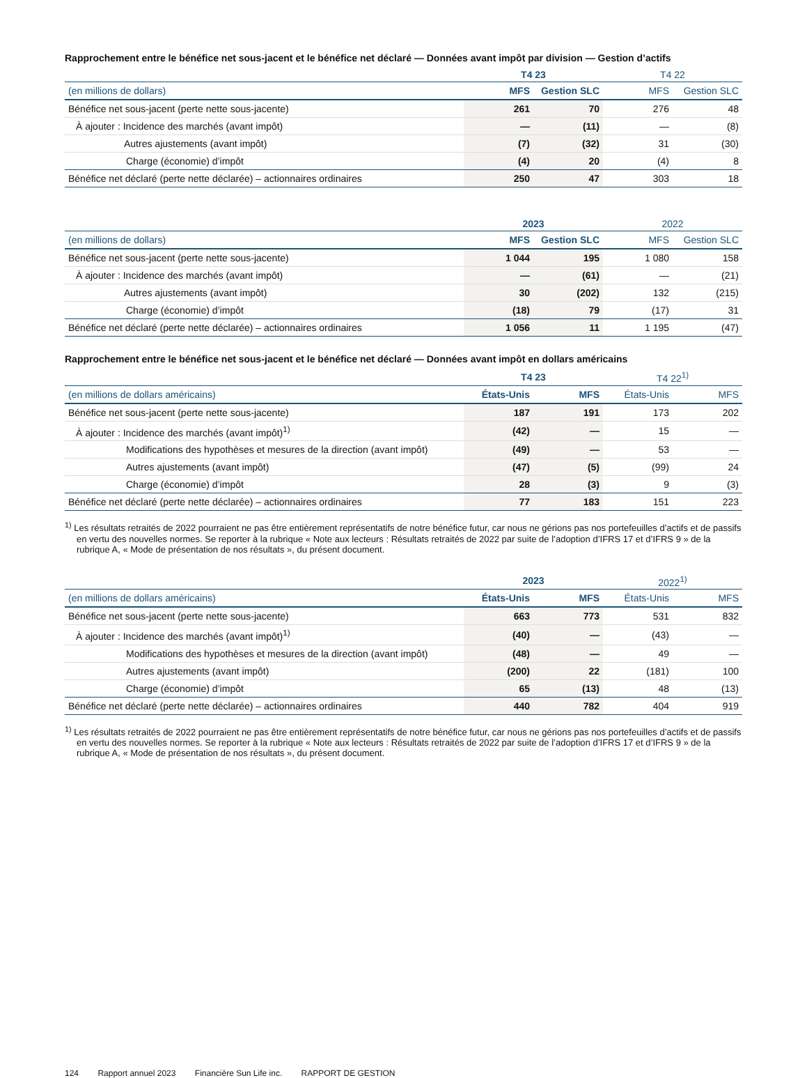Rapprochement entre le bénéfice net sous-jacent et le bénéfice net déclaré — Données avant impôt par division — Gestion d’actifs
| | T4 23 | | T4 22 | |
| --- | --- | --- | --- | --- |
| (en millions de dollars) | MFS | Gestion SLC | MFS | Gestion SLC |
| Bénéfice net sous-jacent (perte nette sous-jacente) | 261 | 70 | 276 | 48 |
| À ajouter : Incidence des marchés (avant impôt) | — | (11) | — | (8) |
| Autres ajustements (avant impôt) | (7) | (32) | 31 | (30) |
| Charge (économie) d’impôt | (4) | 20 | (4) | 8 |
| Bénéfice net déclaré (perte nette déclarée) – actionnaires ordinaires | 250 | 47 | 303 | 18 |
| | 2023 | | 2022 | |
| --- | --- | --- | --- | --- |
| (en millions de dollars) | MFS | Gestion SLC | MFS | Gestion SLC |
| Bénéfice net sous-jacent (perte nette sous-jacente) | 1 044 | 195 | 1 080 | 158 |
| À ajouter : Incidence des marchés (avant impôt) | — | (61) | — | (21) |
| Autres ajustements (avant impôt) | 30 | (202) | 132 | (215) |
| Charge (économie) d’impôt | (18) | 79 | (17) | 31 |
| Bénéfice net déclaré (perte nette déclarée) – actionnaires ordinaires | 1 056 | 11 | 1 195 | (47) |
Rapprochement entre le bénéfice net sous-jacent et le bénéfice net déclaré — Données avant impôt en dollars américains
| | T4 23 | | T4 22<sup>1)</sup> | |
| --- | --- | --- | --- | --- |
| (en millions de dollars américains) | États-Unis | MFS | États-Unis | MFS |
| Bénéfice net sous-jacent (perte nette sous-jacente) | 187 | 191 | 173 | 202 |
| À ajouter : Incidence des marchés (avant impôt)<sup>1)</sup> | (42) | — | 15 | — |
| Modifications des hypothèses et mesures de la direction (avant impôt) | (49) | — | 53 | — |
| Autres ajustements (avant impôt) | (47) | (5) | (99) | 24 |
| Charge (économie) d’impôt | 28 | (3) | 9 | (3) |
| Bénéfice net déclaré (perte nette déclarée) – actionnaires ordinaires | 77 | 183 | 151 | 223 |
<sup>1)</sup> Les résultats retraités de 2022 pourraient ne pas être entièrement représentatifs de notre bénéfice futur, car nous ne gérions pas nos portefeuilles d’actifs et de passifs en vertu des nouvelles normes. Se reporter à la rubrique « Note aux lecteurs : Résultats retraités de 2022 par suite de l’adoption d’IFRS 17 et d’IFRS 9 » de la rubrique A, « Mode de présentation de nos résultats », du présent document.
| | 2023 | | 2022<sup>1)</sup> | |
| --- | --- | --- | --- | --- |
| (en millions de dollars américains) | États-Unis | MFS | États-Unis | MFS |
| Bénéfice net sous-jacent (perte nette sous-jacente) | 663 | 773 | 531 | 832 |
| À ajouter : Incidence des marchés (avant impôt)<sup>1)</sup> | (40) | — | (43) | — |
| Modifications des hypothèses et mesures de la direction (avant impôt) | (48) | — | 49 | — |
| Autres ajustements (avant impôt) | (200) | 22 | (181) | 100 |
| Charge (économie) d’impôt | 65 | (13) | 48 | (13) |
| Bénéfice net déclaré (perte nette déclarée) – actionnaires ordinaires | 440 | 782 | 404 | 919 |
<sup>1)</sup> Les résultats retraités de 2022 pourraient ne pas être entièrement représentatifs de notre bénéfice futur, car nous ne gérions pas nos portefeuilles d’actifs et de passifs en vertu des nouvelles normes. Se reporter à la rubrique « Note aux lecteurs : Résultats retraités de 2022 par suite de l’adoption d’IFRS 17 et d’IFRS 9 » de la rubrique A, « Mode de présentation de nos résultats », du présent document.
124 Rapport annuel 2023 Financière Sun Life inc. RAPPORT DE GESTION